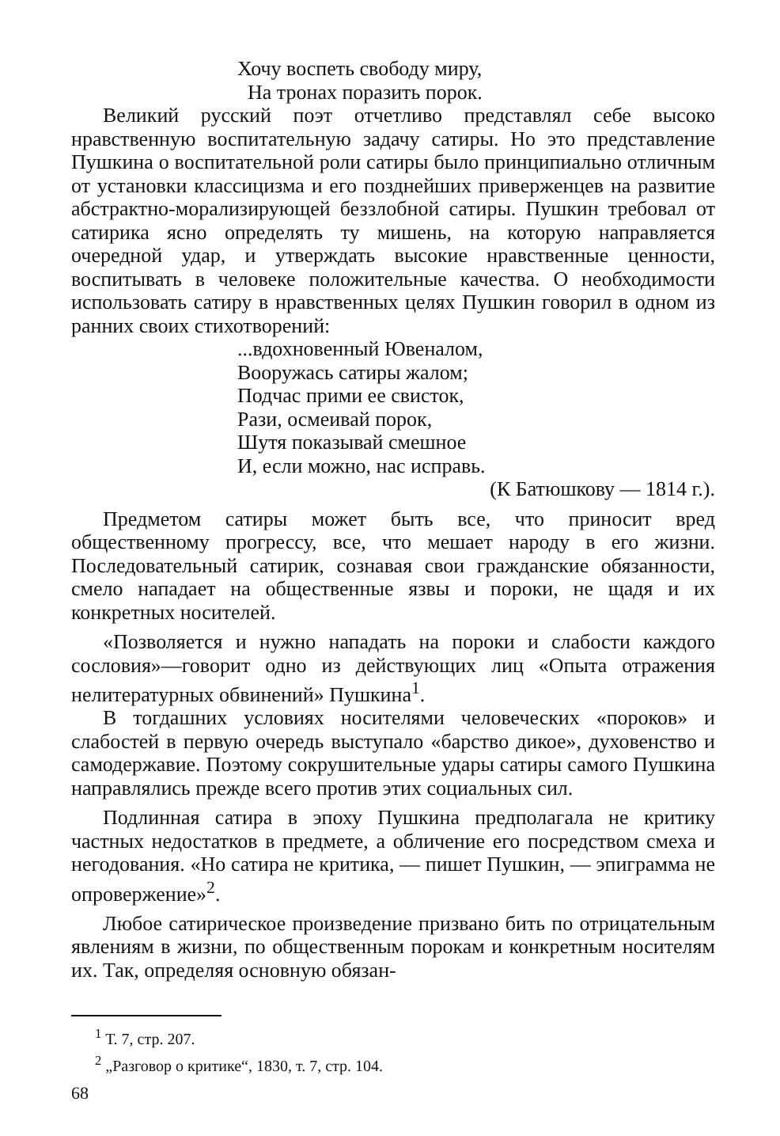Хочу воспеть свободу миру,
На тронах поразить порок.
Великий русский поэт отчетливо представлял себе высоко нравственную воспитательную задачу сатиры. Но это представление Пушкина о воспитательной роли сатиры было принципиально отличным от установки классицизма и его позднейших приверженцев на развитие абстрактно-морализирующей беззлобной сатиры. Пушкин требовал от сатирика ясно определять ту мишень, на которую направляется очередной удар, и утверждать высокие нравственные ценности, воспитывать в человеке положительные качества. О необходимости использовать сатиру в нравственных целях Пушкин говорил в одном из ранних своих стихотворений:
...вдохновенный Ювеналом,
Вооружась сатиры жалом;
Подчас прими ее свисток,
Рази, осмеивай порок,
Шутя показывай смешное
И, если можно, нас исправь.
(К Батюшкову — 1814 г.).
Предметом сатиры может быть все, что приносит вред общественному прогрессу, все, что мешает народу в его жизни. Последовательный сатирик, сознавая свои гражданские обязанности, смело нападает на общественные язвы и пороки, не щадя и их конкретных носителей.
«Позволяется и нужно нападать на пороки и слабости каждого сословия»—говорит одно из действующих лиц «Опыта отражения нелитературных обвинений» Пушкина<sup>1</sup>.
В тогдашних условиях носителями человеческих «пороков» и слабостей в первую очередь выступало «барство дикое», духовенство и самодержавие. Поэтому сокрушительные удары сатиры самого Пушкина направлялись прежде всего против этих социальных сил.
Подлинная сатира в эпоху Пушкина предполагала не критику частных недостатков в предмете, а обличение его посредством смеха и негодования. «Но сатира не критика, — пишет Пушкин, — эпиграмма не опровержение»<sup>2</sup>.
Любое сатирическое произведение призвано бить по отрицательным явлениям в жизни, по общественным порокам и конкретным носителям их. Так, определяя основную обязан-
<sup>1</sup> Т. 7, стр. 207.
<sup>2</sup> „Разговор о критике“, 1830, т. 7, стр. 104.
68